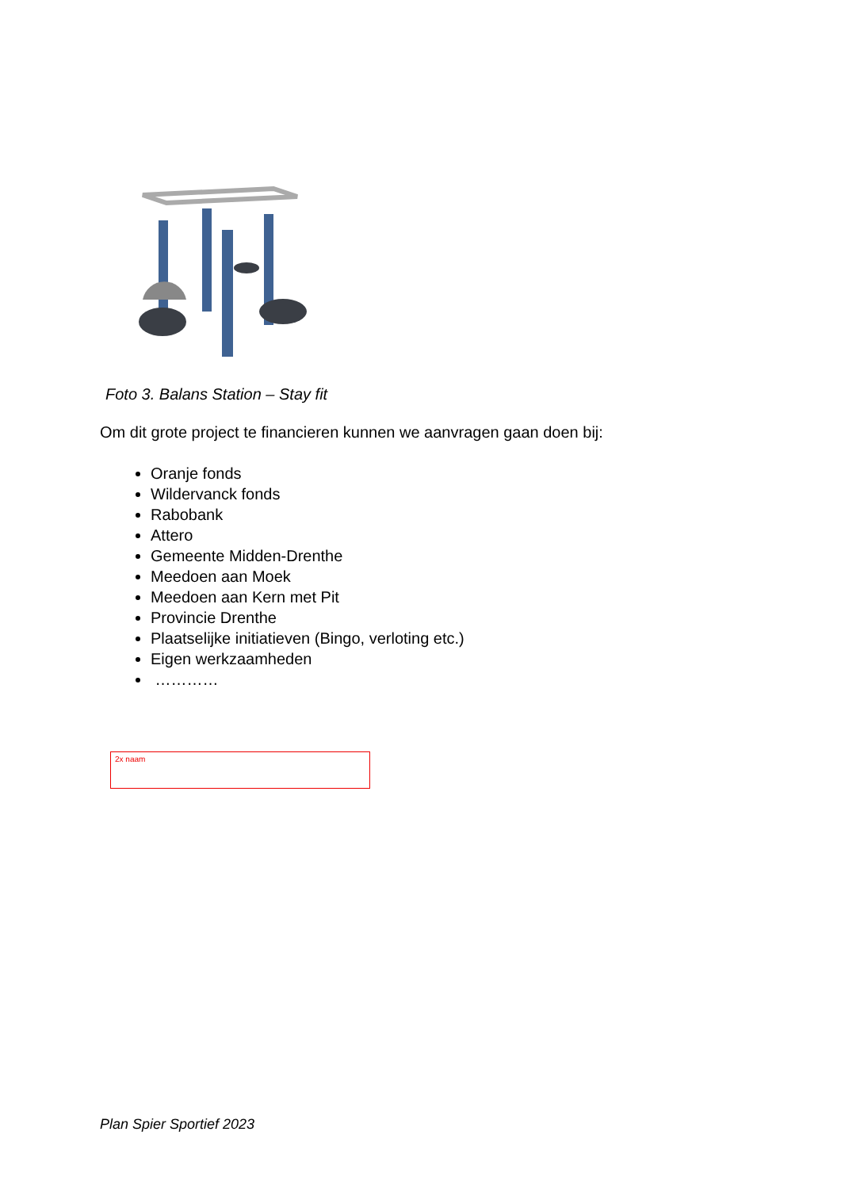Foto 3. Balans Station – Stay fit
Om dit grote project te financieren kunnen we aanvragen gaan doen bij:
Oranje fonds
Wildervanck fonds
Rabobank
Attero
Gemeente Midden-Drenthe
Meedoen aan Moek
Meedoen aan Kern met Pit
Provincie Drenthe
Plaatselijke initiatieven (Bingo, verloting etc.)
Eigen werkzaamheden
…………
2x naam
Plan Spier Sportief 2023